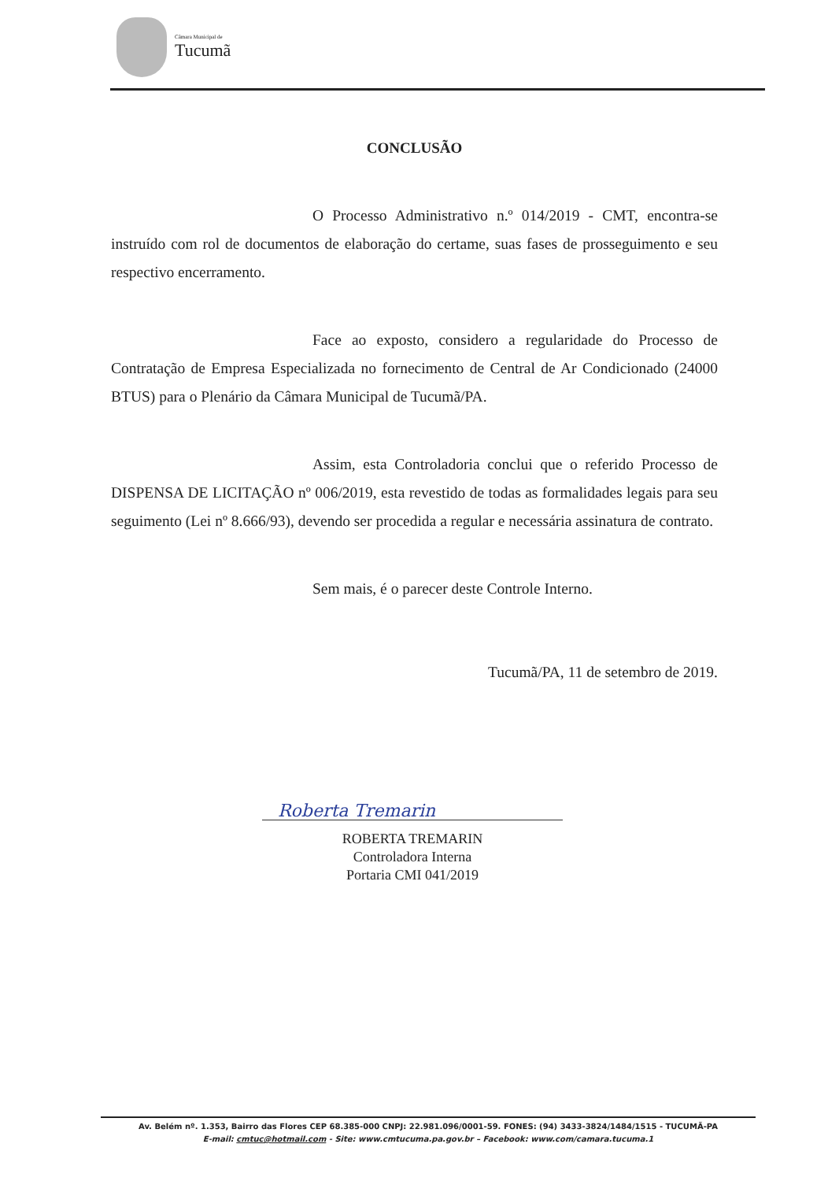Câmara Municipal de
Tucumã
CONCLUSÃO
O Processo Administrativo n.º 014/2019 - CMT, encontra-se instruído com rol de documentos de elaboração do certame, suas fases de prosseguimento e seu respectivo encerramento.
Face ao exposto, considero a regularidade do Processo de Contratação de Empresa Especializada no fornecimento de Central de Ar Condicionado (24000 BTUS) para o Plenário da Câmara Municipal de Tucumã/PA.
Assim, esta Controladoria conclui que o referido Processo de DISPENSA DE LICITAÇÃO nº 006/2019, esta revestido de todas as formalidades legais para seu seguimento (Lei nº 8.666/93), devendo ser procedida a regular e necessária assinatura de contrato.
Sem mais, é o parecer deste Controle Interno.
Tucumã/PA, 11 de setembro de 2019.
Roberta Tremarin
ROBERTA TREMARIN
Controladora Interna
Portaria CMI 041/2019
Av. Belém nº. 1.353, Bairro das Flores CEP 68.385-000 CNPJ: 22.981.096/0001-59. FONES: (94) 3433-3824/1484/1515 - TUCUMÃ-PA
E-mail: cmtuc@hotmail.com - Site: www.cmtucuma.pa.gov.br – Facebook: www.com/camara.tucuma.1